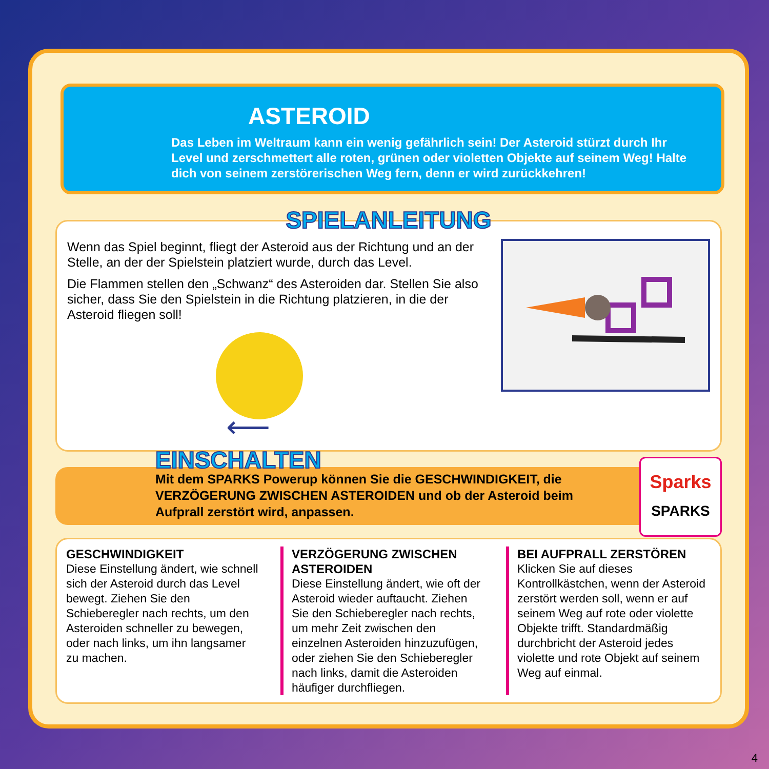ASTEROID
Das Leben im Weltraum kann ein wenig gefährlich sein! Der Asteroid stürzt durch Ihr Level und zerschmettert alle roten, grünen oder violetten Objekte auf seinem Weg! Halte dich von seinem zerstörerischen Weg fern, denn er wird zurückkehren!
SPIELANLEITUNG
Wenn das Spiel beginnt, fliegt der Asteroid aus der Richtung und an der Stelle, an der der Spielstein platziert wurde, durch das Level.
Die Flammen stellen den „Schwanz“ des Asteroiden dar. Stellen Sie also sicher, dass Sie den Spielstein in die Richtung platzieren, in die der Asteroid fliegen soll!
⟵
EINSCHALTEN
Mit dem SPARKS Powerup können Sie die GESCHWINDIGKEIT, die VERZÖGERUNG ZWISCHEN ASTEROIDEN und ob der Asteroid beim Aufprall zerstört wird, anpassen.
Sparks
SPARKS
GESCHWINDIGKEIT
Diese Einstellung ändert, wie schnell sich der Asteroid durch das Level bewegt. Ziehen Sie den Schieberegler nach rechts, um den Asteroiden schneller zu bewegen, oder nach links, um ihn langsamer zu machen.
VERZÖGERUNG ZWISCHEN ASTEROIDEN
Diese Einstellung ändert, wie oft der Asteroid wieder auftaucht. Ziehen Sie den Schieberegler nach rechts, um mehr Zeit zwischen den einzelnen Asteroiden hinzuzufügen, oder ziehen Sie den Schieberegler nach links, damit die Asteroiden häufiger durchfliegen.
BEI AUFPRALL ZERSTÖREN
Klicken Sie auf dieses Kontrollkästchen, wenn der Asteroid zerstört werden soll, wenn er auf seinem Weg auf rote oder violette Objekte trifft. Standardmäßig durchbricht der Asteroid jedes violette und rote Objekt auf seinem Weg auf einmal.
4